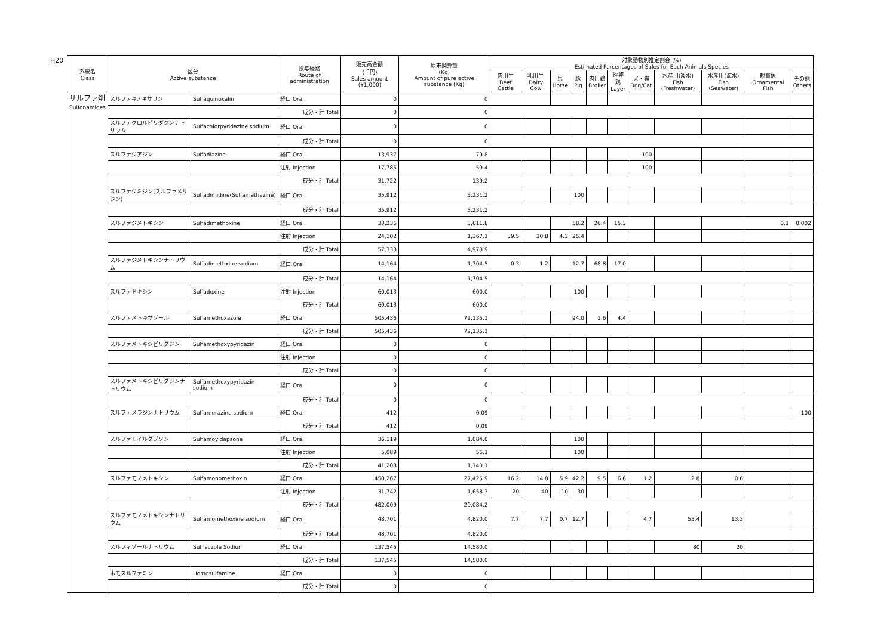H20
| 系統名 Class | 区分 Active substance | | 投与経路 Route of administration | 販売高金額 (千円) Sales amount (¥1,000) | 原末換算量 (Kg) Amount of pure active substance (Kg) | 対象動物別推定割合 (%) Estimated Percentages of Sales for Each Animals Species | | | | | | | | | | |
| --- | --- | --- | --- | --- | --- | --- | --- | --- | --- | --- | --- | --- | --- | --- | --- | --- |
| | | | | | | 肉用牛 Beef Cattle | 乳用牛 Dairy Cow | 馬 Horse | 豚 Pig | 肉用鶏 Broiler | 採卵鶏 Layer | 犬・猫 Dog/Cat | 水産用(淡水) Fish (Freshwater) | 水産用(海水) Fish (Seawater) | 観賞魚 Ornamental Fish | その他 Others |
| サルファ剤 Sulfonamides | スルファキノキサリン | Sulfaquinoxalin | 経口 Oral | 0 | 0 | | | | | | | | | | | |
| | | | 成分・計 Total | 0 | 0 | | | | | | | | | | | |
| | スルファクロルピリダジンナトリウム | Sulfachlorpyridazine sodium | 経口 Oral | 0 | 0 | | | | | | | | | | | |
| | | | 成分・計 Total | 0 | 0 | | | | | | | | | | | |
| | スルファジアジン | Sulfadiazine | 経口 Oral | 13,937 | 79.8 | | | | | | | 100 | | | | |
| | | | 注射 Injection | 17,785 | 59.4 | | | | | | | 100 | | | | |
| | | | 成分・計 Total | 31,722 | 139.2 | | | | | | | | | | | |
| | スルファジミジン(スルファメサジン) | Sulfadimidine(Sulfamethazine) | 経口 Oral | 35,912 | 3,231.2 | | | | 100 | | | | | | | |
| | | | 成分・計 Total | 35,912 | 3,231.2 | | | | | | | | | | | |
| | スルファジメトキシン | Sulfadimethoxine | 経口 Oral | 33,236 | 3,611.8 | | | | 58.2 | 26.4 | 15.3 | | | | 0.1 | 0.002 |
| | | | 注射 Injection | 24,102 | 1,367.1 | 39.5 | 30.8 | 4.3 | 25.4 | | | | | | | |
| | | | 成分・計 Total | 57,338 | 4,978.9 | | | | | | | | | | | |
| | スルファジメトキシンナトリウム | Sulfadimethxine sodium | 経口 Oral | 14,164 | 1,704.5 | 0.3 | 1.2 | | 12.7 | 68.8 | 17.0 | | | | | |
| | | | 成分・計 Total | 14,164 | 1,704.5 | | | | | | | | | | | |
| | スルファドキシン | Sulfadoxine | 注射 Injection | 60,013 | 600.0 | | | | 100 | | | | | | | |
| | | | 成分・計 Total | 60,013 | 600.0 | | | | | | | | | | | |
| | スルファメトキサゾール | Sulfamethoxazole | 経口 Oral | 505,436 | 72,135.1 | | | | 94.0 | 1.6 | 4.4 | | | | | |
| | | | 成分・計 Total | 505,436 | 72,135.1 | | | | | | | | | | | |
| | スルファメトキシピリダジン | Sulfamethoxypyridazin | 経口 Oral | 0 | 0 | | | | | | | | | | | |
| | | | 注射 Injection | 0 | 0 | | | | | | | | | | | |
| | | | 成分・計 Total | 0 | 0 | | | | | | | | | | | |
| | スルファメトキシピリダジンナトリウム | Sulfamethoxypyridazin sodium | 経口 Oral | 0 | 0 | | | | | | | | | | | |
| | | | 成分・計 Total | 0 | 0 | | | | | | | | | | | |
| | スルファメラジンナトリウム | Sulfamerazine sodium | 経口 Oral | 412 | 0.09 | | | | | | | | | | | 100 |
| | | | 成分・計 Total | 412 | 0.09 | | | | | | | | | | | |
| | スルファモイルダプソン | Sulfamoyldapsone | 経口 Oral | 36,119 | 1,084.0 | | | | 100 | | | | | | | |
| | | | 注射 Injection | 5,089 | 56.1 | | | | 100 | | | | | | | |
| | | | 成分・計 Total | 41,208 | 1,140.1 | | | | | | | | | | | |
| | スルファモノメトキシン | Sulfamonomethoxin | 経口 Oral | 450,267 | 27,425.9 | 16.2 | 14.8 | 5.9 | 42.2 | 9.5 | 6.8 | 1.2 | 2.8 | 0.6 | | |
| | | | 注射 Injection | 31,742 | 1,658.3 | 20 | 40 | 10 | 30 | | | | | | | |
| | | | 成分・計 Total | 482,009 | 29,084.2 | | | | | | | | | | | |
| | スルファモノメトキシンナトリウム | Sulfamomethoxine sodium | 経口 Oral | 48,701 | 4,820.0 | 7.7 | 7.7 | 0.7 | 12.7 | | | 4.7 | 53.4 | 13.3 | | |
| | | | 成分・計 Total | 48,701 | 4,820.0 | | | | | | | | | | | |
| | スルフィゾールナトリウム | Sulfisozole Sodium | 経口 Oral | 137,545 | 14,580.0 | | | | | | | | 80 | 20 | | |
| | | | 成分・計 Total | 137,545 | 14,580.0 | | | | | | | | | | | |
| | ホモスルファミン | Homosulfamine | 経口 Oral | 0 | 0 | | | | | | | | | | | |
| | | | 成分・計 Total | 0 | 0 | | | | | | | | | | | |